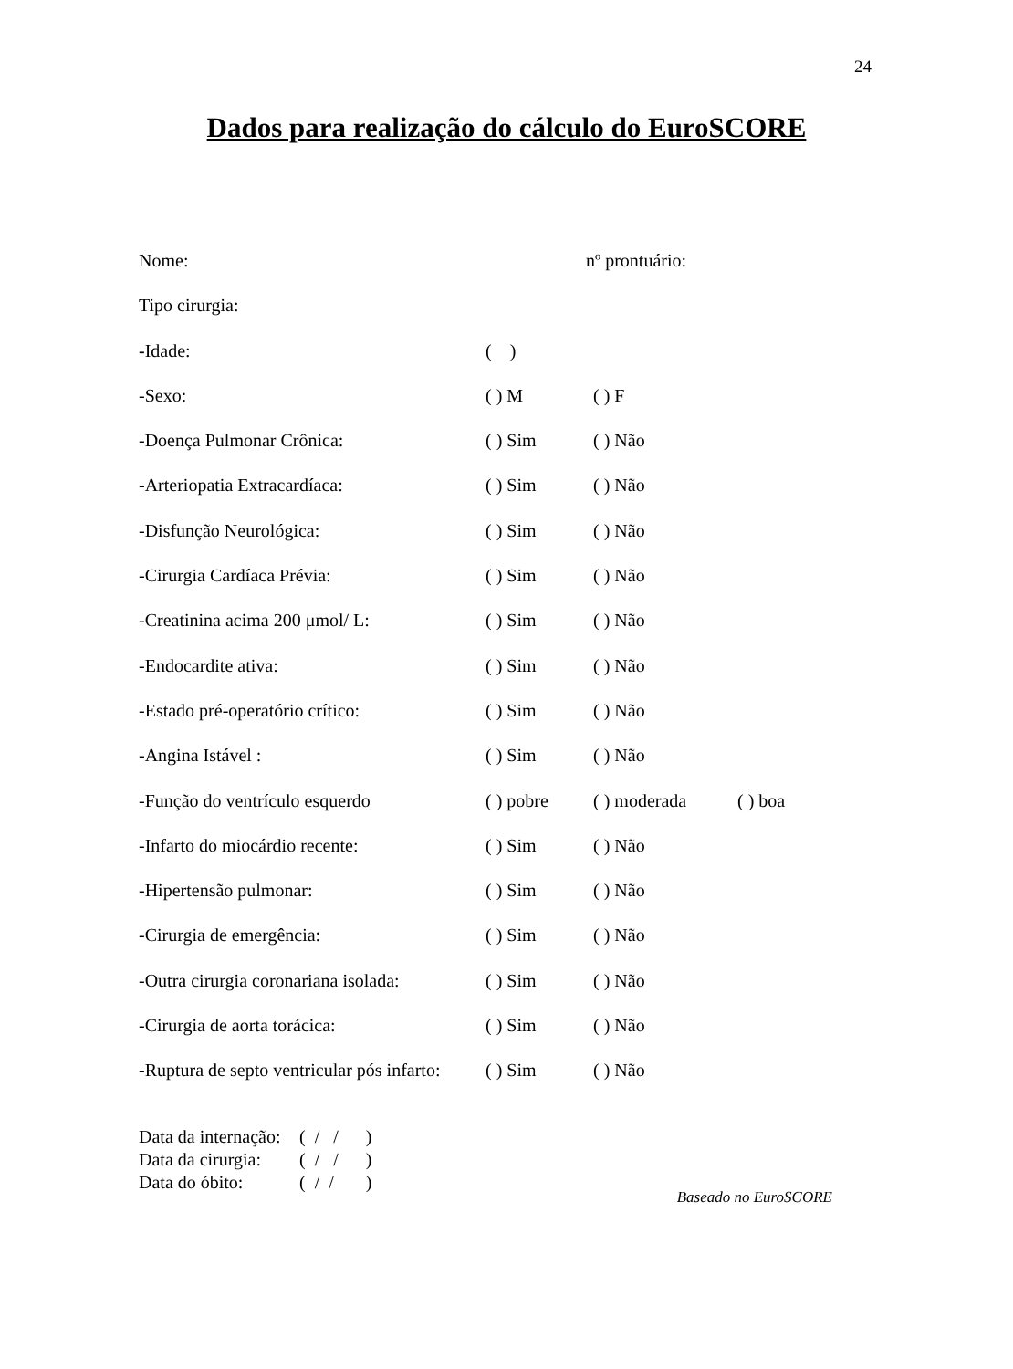24
Dados para realização do cálculo do EuroSCORE
Nome: nº prontuário:
Tipo cirurgia:
-Idade: ( )
-Sexo: ( ) M ( ) F
-Doença Pulmonar Crônica: ( ) Sim ( ) Não
-Arteriopatia Extracardíaca: ( ) Sim ( ) Não
-Disfunção Neurológica: ( ) Sim ( ) Não
-Cirurgia Cardíaca Prévia: ( ) Sim ( ) Não
-Creatinina acima 200 μmol/ L: ( ) Sim ( ) Não
-Endocardite ativa: ( ) Sim ( ) Não
-Estado pré-operatório crítico: ( ) Sim ( ) Não
-Angina Istável : ( ) Sim ( ) Não
-Função do ventrículo esquerdo ( ) pobre ( ) moderada ( ) boa
-Infarto do miocárdio recente: ( ) Sim ( ) Não
-Hipertensão pulmonar: ( ) Sim ( ) Não
-Cirurgia de emergência: ( ) Sim ( ) Não
-Outra cirurgia coronariana isolada: ( ) Sim ( ) Não
-Cirurgia de aorta torácica: ( ) Sim ( ) Não
-Ruptura de septo ventricular pós infarto: ( ) Sim ( ) Não
Data da internação: ( / / )
Data da cirurgia: ( / / )
Data do óbito: ( / / )
Baseado no EuroSCORE